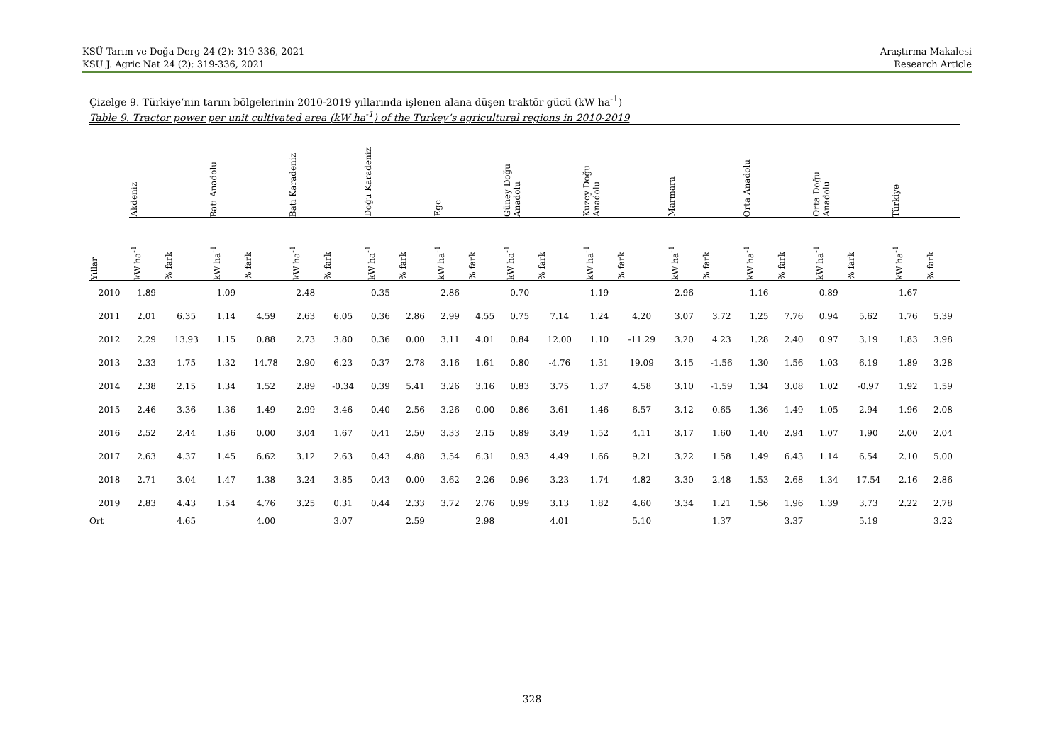KSÜ Tarım ve Doğa Derg 24 (2): 319-336, 2021
KSU J. Agric Nat 24 (2): 319-336, 2021
Araştırma Makalesi
Research Article
Çizelge 9. Türkiye’nin tarım bölgelerinin 2010-2019 yıllarında işlenen alana düşen traktör gücü (kW ha<sup>-1</sup>)
Table 9. Tractor power per unit cultivated area (kW ha<sup>-1</sup>) of the Turkey’s agricultural regions in 2010-2019
| | Akdeniz | | Batı Anadolu | | Batı Karadeniz | | Doğu Karadeniz | | Ege | | Güney Doğu Anadolu | | Kuzey Doğu Anadolu | | Marmara | | Orta Anadolu | | Orta Doğu Anadolu | | Türkiye | |
| --- | --- | --- | --- | --- | --- | --- | --- | --- | --- | --- | --- | --- | --- | --- | --- | --- | --- | --- | --- | --- | --- | --- |
| Yıllar | kW ha<sup>-1</sup> | % fark | kW ha<sup>-1</sup> | % fark | kW ha<sup>-1</sup> | % fark | kW ha<sup>-1</sup> | % fark | kW ha<sup>-1</sup> | % fark | kW ha<sup>-1</sup> | % fark | kW ha<sup>-1</sup> | % fark | kW ha<sup>-1</sup> | % fark | kW ha<sup>-1</sup> | % fark | kW ha<sup>-1</sup> | % fark | kW ha<sup>-1</sup> | % fark |
| 2010 | 1.89 | | 1.09 | | 2.48 | | 0.35 | | 2.86 | | 0.70 | | 1.19 | | 2.96 | | 1.16 | | 0.89 | | 1.67 | |
| 2011 | 2.01 | 6.35 | 1.14 | 4.59 | 2.63 | 6.05 | 0.36 | 2.86 | 2.99 | 4.55 | 0.75 | 7.14 | 1.24 | 4.20 | 3.07 | 3.72 | 1.25 | 7.76 | 0.94 | 5.62 | 1.76 | 5.39 |
| 2012 | 2.29 | 13.93 | 1.15 | 0.88 | 2.73 | 3.80 | 0.36 | 0.00 | 3.11 | 4.01 | 0.84 | 12.00 | 1.10 | -11.29 | 3.20 | 4.23 | 1.28 | 2.40 | 0.97 | 3.19 | 1.83 | 3.98 |
| 2013 | 2.33 | 1.75 | 1.32 | 14.78 | 2.90 | 6.23 | 0.37 | 2.78 | 3.16 | 1.61 | 0.80 | -4.76 | 1.31 | 19.09 | 3.15 | -1.56 | 1.30 | 1.56 | 1.03 | 6.19 | 1.89 | 3.28 |
| 2014 | 2.38 | 2.15 | 1.34 | 1.52 | 2.89 | -0.34 | 0.39 | 5.41 | 3.26 | 3.16 | 0.83 | 3.75 | 1.37 | 4.58 | 3.10 | -1.59 | 1.34 | 3.08 | 1.02 | -0.97 | 1.92 | 1.59 |
| 2015 | 2.46 | 3.36 | 1.36 | 1.49 | 2.99 | 3.46 | 0.40 | 2.56 | 3.26 | 0.00 | 0.86 | 3.61 | 1.46 | 6.57 | 3.12 | 0.65 | 1.36 | 1.49 | 1.05 | 2.94 | 1.96 | 2.08 |
| 2016 | 2.52 | 2.44 | 1.36 | 0.00 | 3.04 | 1.67 | 0.41 | 2.50 | 3.33 | 2.15 | 0.89 | 3.49 | 1.52 | 4.11 | 3.17 | 1.60 | 1.40 | 2.94 | 1.07 | 1.90 | 2.00 | 2.04 |
| 2017 | 2.63 | 4.37 | 1.45 | 6.62 | 3.12 | 2.63 | 0.43 | 4.88 | 3.54 | 6.31 | 0.93 | 4.49 | 1.66 | 9.21 | 3.22 | 1.58 | 1.49 | 6.43 | 1.14 | 6.54 | 2.10 | 5.00 |
| 2018 | 2.71 | 3.04 | 1.47 | 1.38 | 3.24 | 3.85 | 0.43 | 0.00 | 3.62 | 2.26 | 0.96 | 3.23 | 1.74 | 4.82 | 3.30 | 2.48 | 1.53 | 2.68 | 1.34 | 17.54 | 2.16 | 2.86 |
| 2019 | 2.83 | 4.43 | 1.54 | 4.76 | 3.25 | 0.31 | 0.44 | 2.33 | 3.72 | 2.76 | 0.99 | 3.13 | 1.82 | 4.60 | 3.34 | 1.21 | 1.56 | 1.96 | 1.39 | 3.73 | 2.22 | 2.78 |
| Ort | | 4.65 | | 4.00 | | 3.07 | | 2.59 | | 2.98 | | 4.01 | | 5.10 | | 1.37 | | 3.37 | | 5.19 | | 3.22 |
328